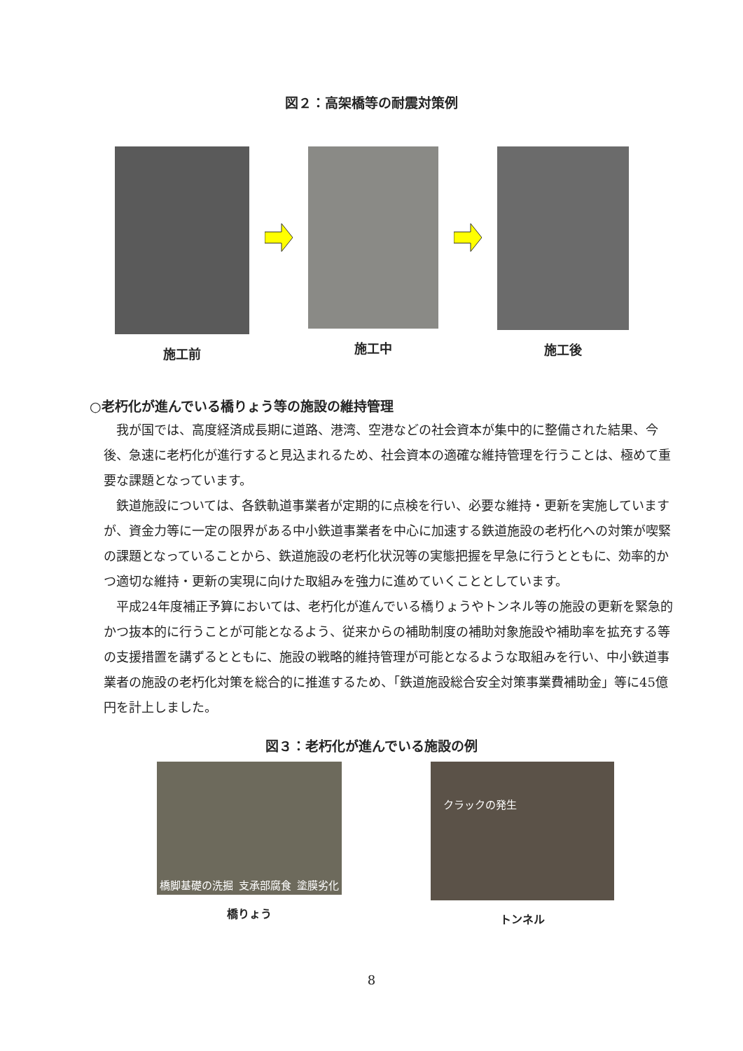図２：高架橋等の耐震対策例
施工前 施工中 施工後
○老朽化が進んでいる橋りょう等の施設の維持管理
　我が国では、高度経済成長期に道路、港湾、空港などの社会資本が集中的に整備された結果、今後、急速に老朽化が進行すると見込まれるため、社会資本の適確な維持管理を行うことは、極めて重要な課題となっています。
　鉄道施設については、各鉄軌道事業者が定期的に点検を行い、必要な維持・更新を実施していますが、資金力等に一定の限界がある中小鉄道事業者を中心に加速する鉄道施設の老朽化への対策が喫緊の課題となっていることから、鉄道施設の老朽化状況等の実態把握を早急に行うとともに、効率的かつ適切な維持・更新の実現に向けた取組みを強力に進めていくこととしています。
　平成24年度補正予算においては、老朽化が進んでいる橋りょうやトンネル等の施設の更新を緊急的かつ抜本的に行うことが可能となるよう、従来からの補助制度の補助対象施設や補助率を拡充する等の支援措置を講ずるとともに、施設の戦略的維持管理が可能となるような取組みを行い、中小鉄道事業者の施設の老朽化対策を総合的に推進するため、「鉄道施設総合安全対策事業費補助金」等に45億円を計上しました。
図３：老朽化が進んでいる施設の例
橋脚基礎の洗掘 支承部腐食 塗膜劣化
橋りょう
クラックの発生
トンネル
8